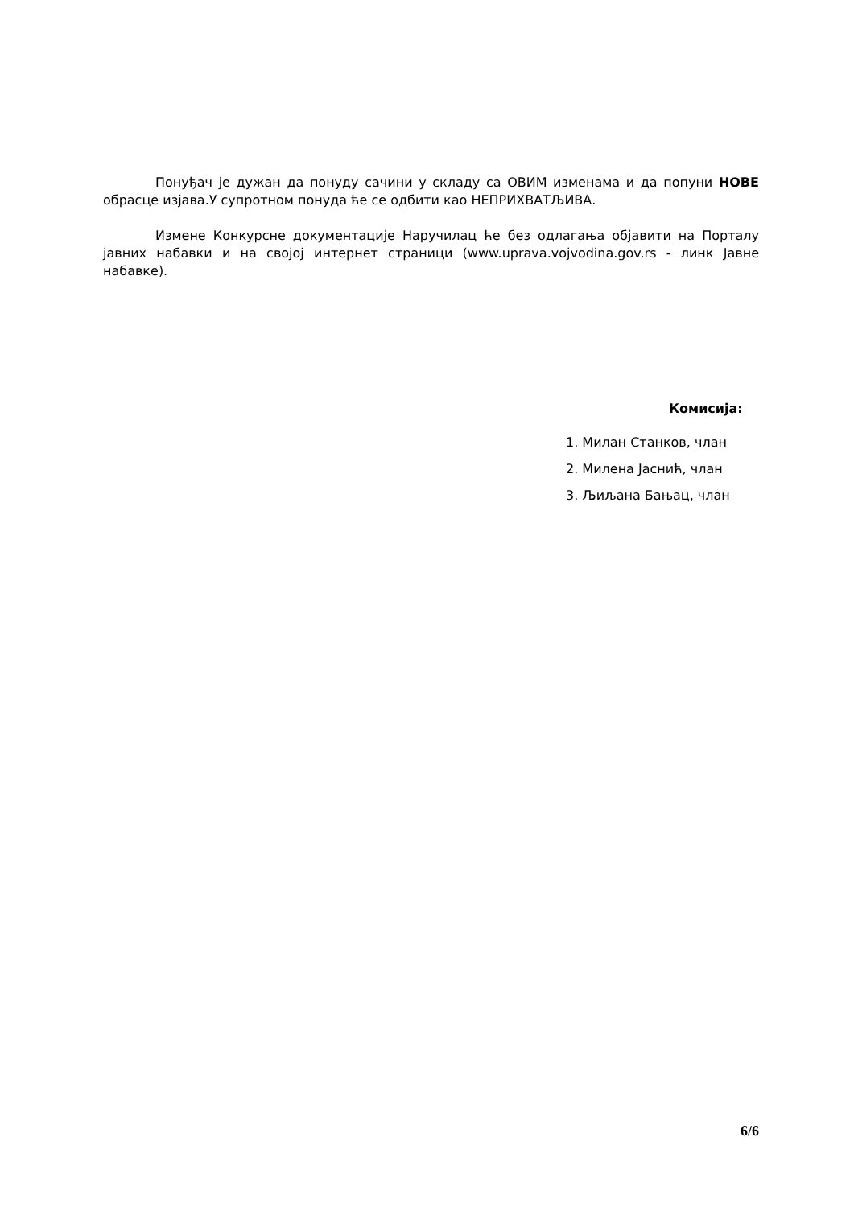Понуђач је дужан да понуду сачини у складу са ОВИМ изменама и да попуни НОВЕ обрасце изјава.У супротном понуда ће се одбити као НЕПРИХВАТЉИВА.
Измене Конкурсне документације Наручилац ће без одлагања објавити на Порталу јавних набавки и на својој интернет страници (www.uprava.vojvodina.gov.rs - линк Јавне набавке).
Комисија:
1. Милан Станков, члан
2. Милена Јаснић, члан
3. Љиљана Бањац, члан
6/6